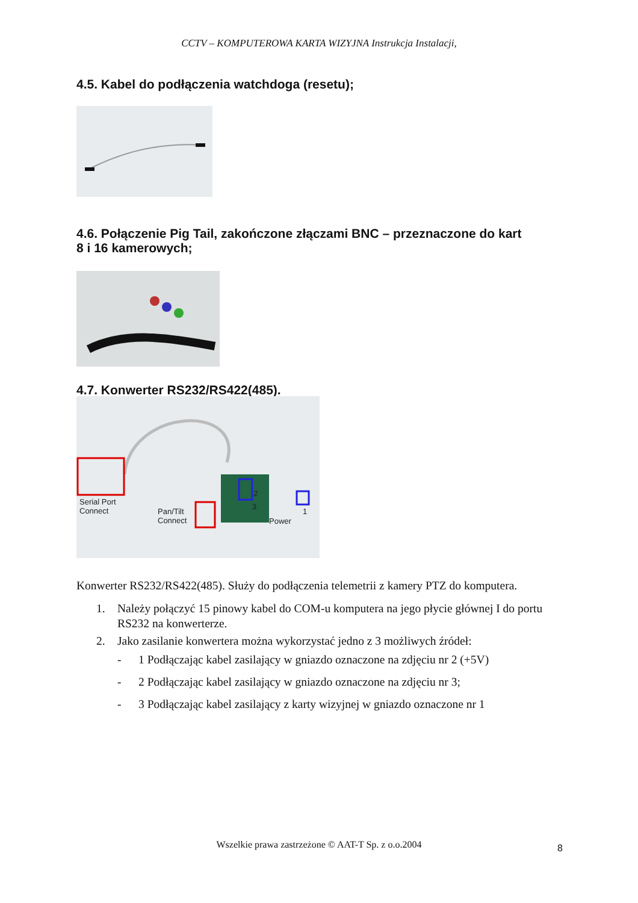CCTV – KOMPUTEROWA KARTA WIZYJNA Instrukcja Instalacji,
4.5. Kabel do podłączenia watchdoga (resetu);
4.6. Połączenie Pig Tail, zakończone złączami BNC – przeznaczone do kart
8 i 16 kamerowych;
4.7. Konwerter RS232/RS422(485).
Serial Port
Connect Pan/Tilt
Connect
2
3
Power
1
Konwerter RS232/RS422(485). Służy do podłączenia telemetrii z kamery PTZ do komputera.
1. Należy połączyć 15 pinowy kabel do COM-u komputera na jego płycie głównej I do portu RS232 na konwerterze.
2. Jako zasilanie konwertera można wykorzystać jedno z 3 możliwych źródeł:
- 1 Podłączając kabel zasilający w gniazdo oznaczone na zdjęciu nr 2 (+5V)
- 2 Podłączając kabel zasilający w gniazdo oznaczone na zdjęciu nr 3;
- 3 Podłączając kabel zasilający z karty wizyjnej w gniazdo oznaczone nr 1
Wszelkie prawa zastrzeżone © AAT-T Sp. z o.o.2004 8